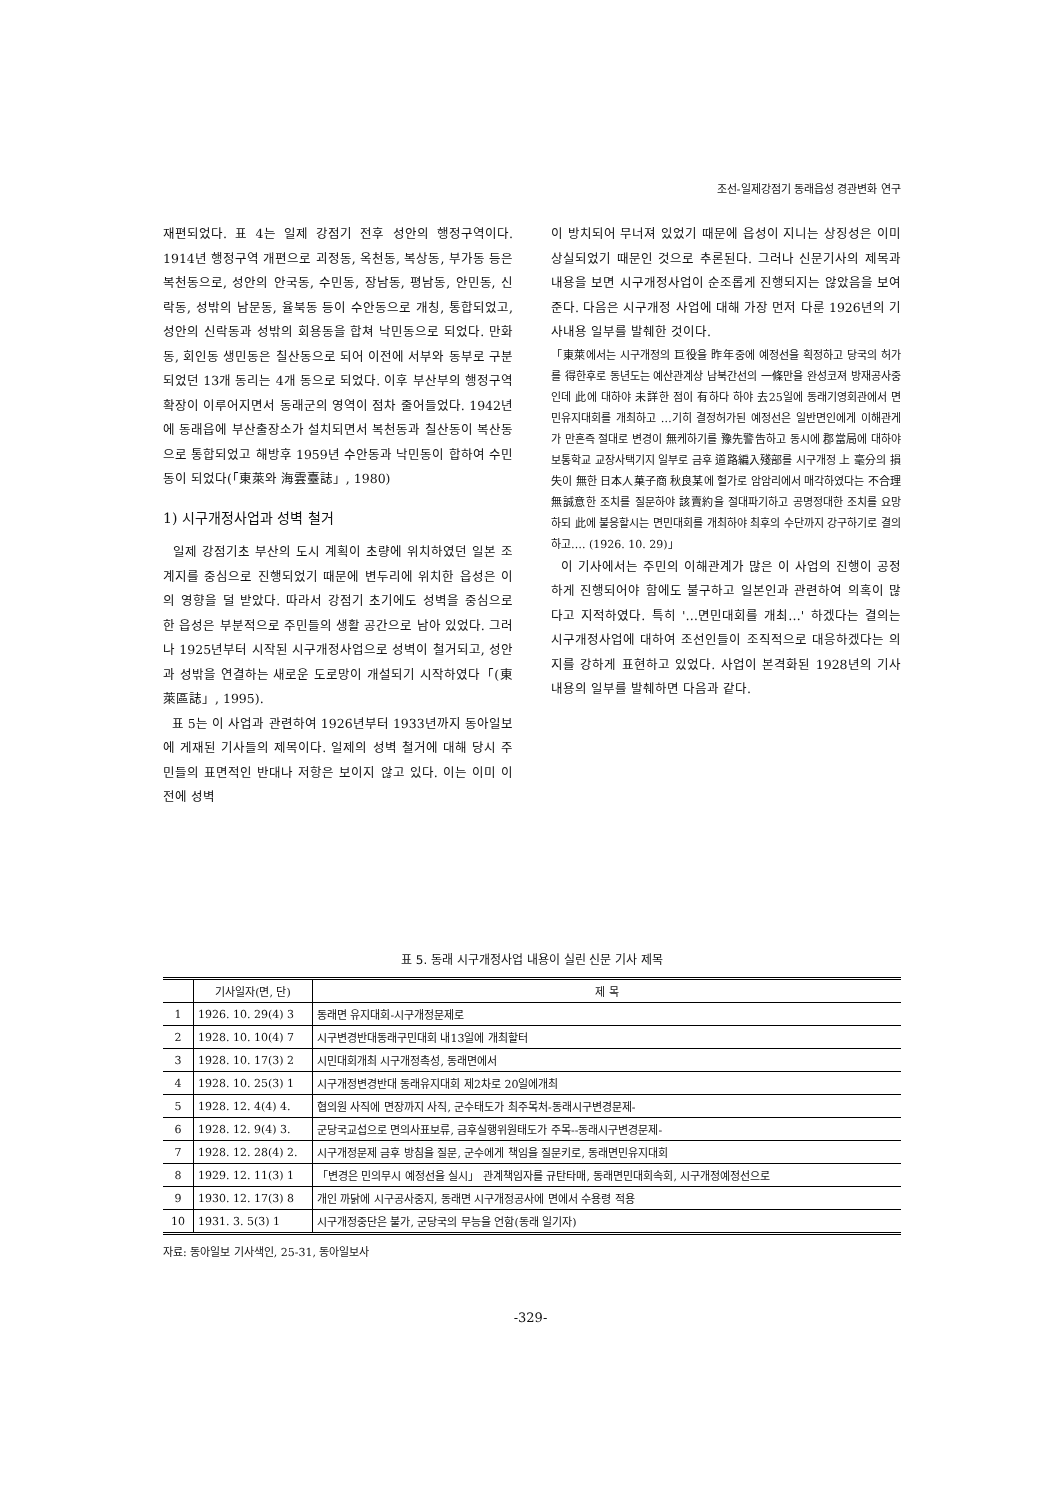조선-일제강점기 동래읍성 경관변화 연구
재편되었다. 표 4는 일제 강점기 전후 성안의 행정구역이다. 1914년 행정구역 개편으로 괴정동, 옥천동, 복상동, 부가동 등은 복천동으로, 성안의 안국동, 수민동, 장남동, 평남동, 안민동, 신락동, 성밖의 남문동, 율북동 등이 수안동으로 개칭, 통합되었고, 성안의 신락동과 성밖의 회용동을 합쳐 낙민동으로 되었다. 만화동, 회인동 생민동은 칠산동으로 되어 이전에 서부와 동부로 구분되었던 13개 동리는 4개 동으로 되었다. 이후 부산부의 행정구역 확장이 이루어지면서 동래군의 영역이 점차 줄어들었다. 1942년에 동래읍에 부산출장소가 설치되면서 복천동과 칠산동이 복산동으로 통합되었고 해방후 1959년 수안동과 낙민동이 합하여 수민동이 되었다(「東萊와 海雲臺誌」, 1980)
1) 시구개정사업과 성벽 철거
일제 강점기초 부산의 도시 계획이 초량에 위치하였던 일본 조계지를 중심으로 진행되었기 때문에 변두리에 위치한 읍성은 이의 영향을 덜 받았다. 따라서 강점기 초기에도 성벽을 중심으로 한 읍성은 부분적으로 주민들의 생활 공간으로 남아 있었다. 그러나 1925년부터 시작된 시구개정사업으로 성벽이 철거되고, 성안과 성밖을 연결하는 새로운 도로망이 개설되기 시작하였다「(東萊區誌」, 1995).
표 5는 이 사업과 관련하여 1926년부터 1933년까지 동아일보에 게재된 기사들의 제목이다. 일제의 성벽 철거에 대해 당시 주민들의 표면적인 반대나 저항은 보이지 않고 있다. 이는 이미 이전에 성벽
이 방치되어 무너져 있었기 때문에 읍성이 지니는 상징성은 이미 상실되었기 때문인 것으로 추론된다. 그러나 신문기사의 제목과 내용을 보면 시구개정사업이 순조롭게 진행되지는 않았음을 보여준다. 다음은 시구개정 사업에 대해 가장 먼저 다룬 1926년의 기사내용 일부를 발췌한 것이다.
「東萊에서는 시구개정의 巨役을 昨年중에 예정선을 획정하고 당국의 허가를 得한후로 동년도는 예산관계상 남북간선의 一條만을 완성코져 방재공사중인데 此에 대하야 未詳한 점이 有하다 하야 去25일에 동래기영회관에서 면민유지대회를 개최하고 …기히 결정허가된 예정선은 일반면인에게 이해관게가 만흔즉 절대로 변경이 無케하기를 豫先警告하고 동시에 郡當局에 대하야 보통학교 교장사택기지 일부로 금후 道路編入殘部를 시구개정 上 毫分의 損失이 無한 日本人菓子商 秋良某에 헐가로 암암리에서 매각하였다는 不合理無誠意한 조치를 질문하야 該賣約을 절대파기하고 공명정대한 조치를 요망하되 此에 불응할시는 면민대회를 개최하야 최후의 수단까지 강구하기로 결의하고…. (1926. 10. 29)」
이 기사에서는 주민의 이해관계가 많은 이 사업의 진행이 공정하게 진행되어야 함에도 불구하고 일본인과 관련하여 의혹이 많다고 지적하였다. 특히 '…면민대회를 개최…' 하겠다는 결의는 시구개정사업에 대하여 조선인들이 조직적으로 대응하겠다는 의지를 강하게 표현하고 있었다. 사업이 본격화된 1928년의 기사 내용의 일부를 발췌하면 다음과 같다.
표 5. 동래 시구개정사업 내용이 실린 신문 기사 제목
| | 기사일자(면, 단) | 제 목 |
| --- | --- | --- |
| 1 | 1926. 10. 29(4) 3 | 동래면 유지대회-시구개정문제로 |
| 2 | 1928. 10. 10(4) 7 | 시구변경반대동래구민대회 내13일에 개최할터 |
| 3 | 1928. 10. 17(3) 2 | 시민대회개최 시구개정촉성, 동래면에서 |
| 4 | 1928. 10. 25(3) 1 | 시구개정변경반대 동래유지대회 제2차로 20일에개최 |
| 5 | 1928. 12. 4(4) 4. | 협의원 사직에 면장까지 사직, 군수태도가 최주목처-동래시구변경문제- |
| 6 | 1928. 12. 9(4) 3. | 군당국교섭으로 면의사표보류, 금후실행위원태도가 주목--동래시구변경문제- |
| 7 | 1928. 12. 28(4) 2. | 시구개정문제 금후 방침을 질문, 군수에게 책임을 질문키로, 동래면민유지대회 |
| 8 | 1929. 12. 11(3) 1 | 「변경은 민의무시 예정선을 실시」 관계책임자를 규탄타매, 동래면민대회속회, 시구개정예정선으로 |
| 9 | 1930. 12. 17(3) 8 | 개인 까닭에 시구공사중지, 동래면 시구개정공사에 면에서 수용령 적용 |
| 10 | 1931. 3. 5(3) 1 | 시구개정중단은 불가, 군당국의 무능을 언함(동래 일기자) |
자료: 동아일보 기사색인, 25-31, 동아일보사
-329-